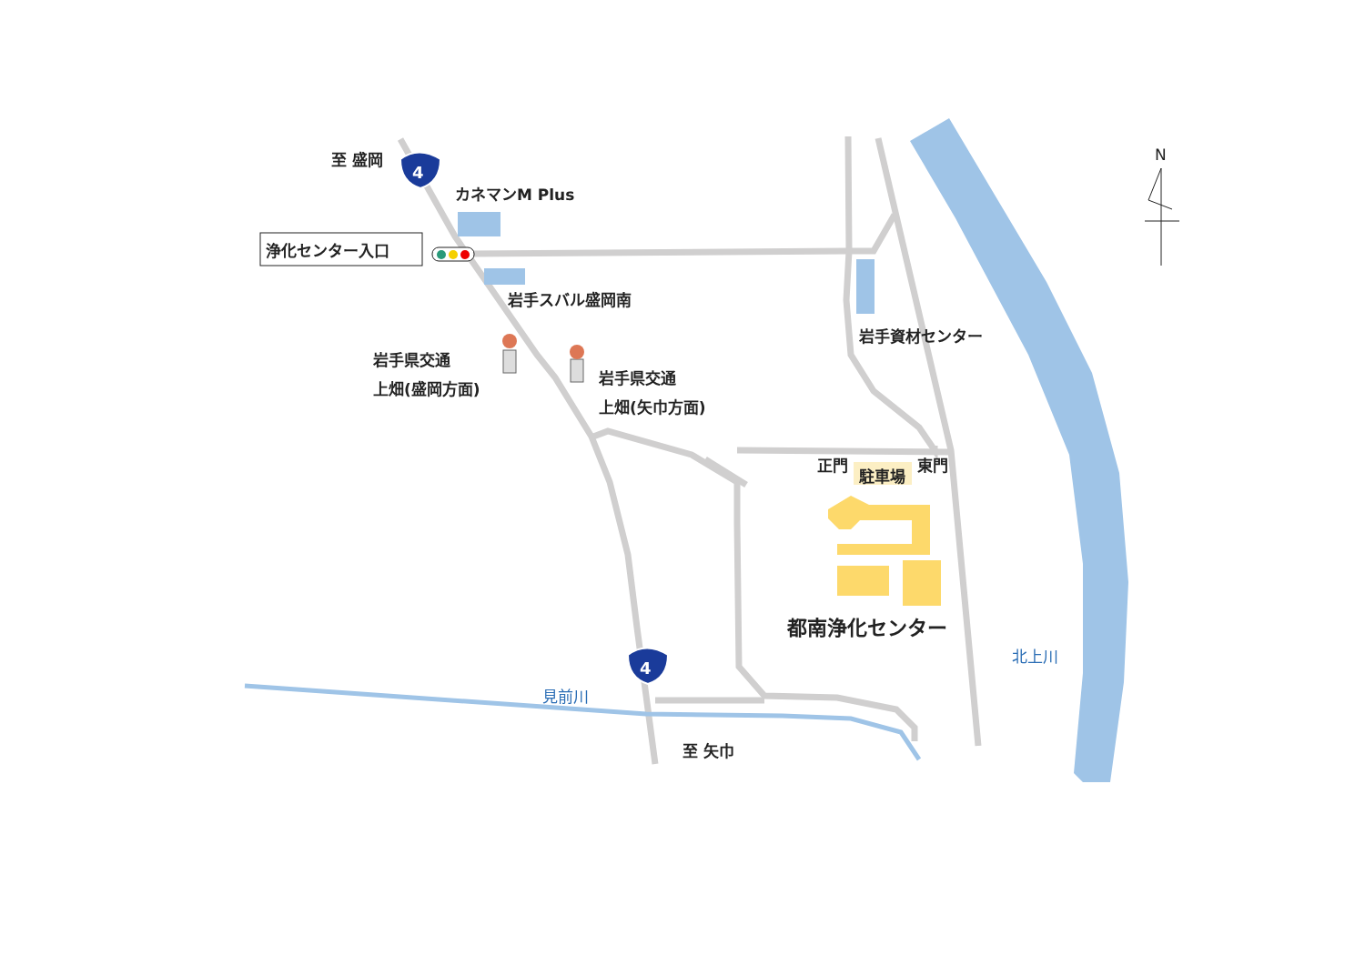4
4
至 盛岡
カネマンM Plus
浄化センター入口
岩手スバル盛岡南
岩手資材センター
岩手県交通
上畑(盛岡方面)
岩手県交通
上畑(矢巾方面)
正門
駐車場
東門
都南浄化センター
N
北上川
見前川
至 矢巾